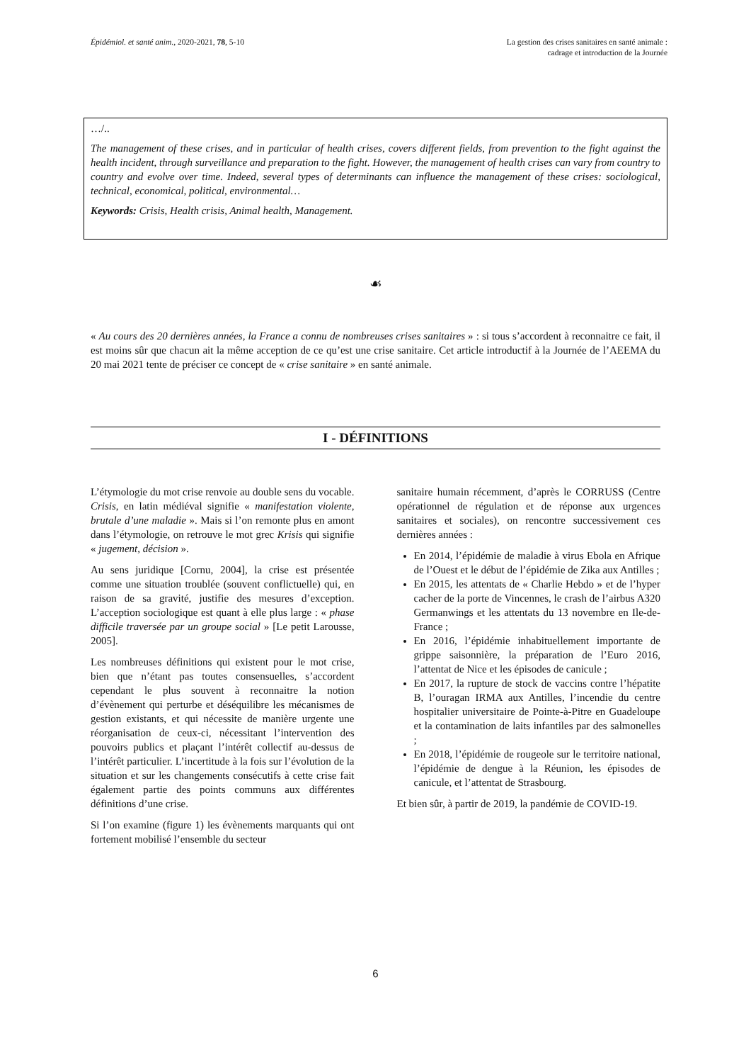Épidémiol. et santé anim., 2020-2021, 78, 5-10
La gestion des crises sanitaires en santé animale :
cadrage et introduction de la Journée
…/..
The management of these crises, and in particular of health crises, covers different fields, from prevention to the fight against the health incident, through surveillance and preparation to the fight. However, the management of health crises can vary from country to country and evolve over time. Indeed, several types of determinants can influence the management of these crises: sociological, technical, economical, political, environmental…
Keywords: Crisis, Health crisis, Animal health, Management.
☙
« Au cours des 20 dernières années, la France a connu de nombreuses crises sanitaires » : si tous s’accordent à reconnaitre ce fait, il est moins sûr que chacun ait la même acception de ce qu’est une crise sanitaire. Cet article introductif à la Journée de l’AEEMA du 20 mai 2021 tente de préciser ce concept de « crise sanitaire » en santé animale.
I - DÉFINITIONS
L’étymologie du mot crise renvoie au double sens du vocable. Crisis, en latin médiéval signifie « manifestation violente, brutale d’une maladie ». Mais si l’on remonte plus en amont dans l’étymologie, on retrouve le mot grec Krisis qui signifie « jugement, décision ».
Au sens juridique [Cornu, 2004], la crise est présentée comme une situation troublée (souvent conflictuelle) qui, en raison de sa gravité, justifie des mesures d’exception. L’acception sociologique est quant à elle plus large : « phase difficile traversée par un groupe social » [Le petit Larousse, 2005].
Les nombreuses définitions qui existent pour le mot crise, bien que n’étant pas toutes consensuelles, s’accordent cependant le plus souvent à reconnaitre la notion d’évènement qui perturbe et déséquilibre les mécanismes de gestion existants, et qui nécessite de manière urgente une réorganisation de ceux-ci, nécessitant l’intervention des pouvoirs publics et plaçant l’intérêt collectif au-dessus de l’intérêt particulier. L’incertitude à la fois sur l’évolution de la situation et sur les changements consécutifs à cette crise fait également partie des points communs aux différentes définitions d’une crise.
Si l’on examine (figure 1) les évènements marquants qui ont fortement mobilisé l’ensemble du secteur
sanitaire humain récemment, d’après le CORRUSS (Centre opérationnel de régulation et de réponse aux urgences sanitaires et sociales), on rencontre successivement ces dernières années :
En 2014, l’épidémie de maladie à virus Ebola en Afrique de l’Ouest et le début de l’épidémie de Zika aux Antilles ;
En 2015, les attentats de « Charlie Hebdo » et de l’hyper cacher de la porte de Vincennes, le crash de l’airbus A320 Germanwings et les attentats du 13 novembre en Ile-de-France ;
En 2016, l’épidémie inhabituellement importante de grippe saisonnière, la préparation de l’Euro 2016, l’attentat de Nice et les épisodes de canicule ;
En 2017, la rupture de stock de vaccins contre l’hépatite B, l’ouragan IRMA aux Antilles, l’incendie du centre hospitalier universitaire de Pointe-à-Pitre en Guadeloupe et la contamination de laits infantiles par des salmonelles ;
En 2018, l’épidémie de rougeole sur le territoire national, l’épidémie de dengue à la Réunion, les épisodes de canicule, et l’attentat de Strasbourg.
Et bien sûr, à partir de 2019, la pandémie de COVID-19.
6